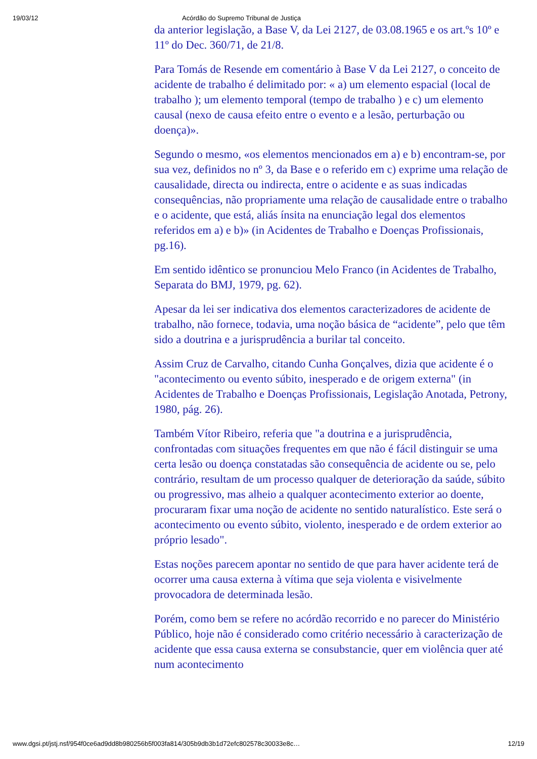19/03/12 Acórdão do Supremo Tribunal de Justiça
da anterior legislação, a Base V, da Lei 2127, de 03.08.1965 e os art.ºs 10º e 11º do Dec. 360/71, de 21/8.
Para Tomás de Resende em comentário à Base V da Lei 2127, o conceito de acidente de trabalho é delimitado por: « a) um elemento espacial (local de trabalho ); um elemento temporal (tempo de trabalho ) e c) um elemento causal (nexo de causa efeito entre o evento e a lesão, perturbação ou doença)».
Segundo o mesmo, «os elementos mencionados em a) e b) encontram-se, por sua vez, definidos no nº 3, da Base e o referido em c) exprime uma relação de causalidade, directa ou indirecta, entre o acidente e as suas indicadas consequências, não propriamente uma relação de causalidade entre o trabalho e o acidente, que está, aliás ínsita na enunciação legal dos elementos referidos em a) e b)» (in Acidentes de Trabalho e Doenças Profissionais, pg.16).
Em sentido idêntico se pronunciou Melo Franco (in Acidentes de Trabalho, Separata do BMJ, 1979, pg. 62).
Apesar da lei ser indicativa dos elementos caracterizadores de acidente de trabalho, não fornece, todavia, uma noção básica de “acidente”, pelo que têm sido a doutrina e a jurisprudência a burilar tal conceito.
Assim Cruz de Carvalho, citando Cunha Gonçalves, dizia que acidente é o "acontecimento ou evento súbito, inesperado e de origem externa" (in Acidentes de Trabalho e Doenças Profissionais, Legislação Anotada, Petrony, 1980, pág. 26).
Também Vítor Ribeiro, referia que "a doutrina e a jurisprudência, confrontadas com situações frequentes em que não é fácil distinguir se uma certa lesão ou doença constatadas são consequência de acidente ou se, pelo contrário, resultam de um processo qualquer de deterioração da saúde, súbito ou progressivo, mas alheio a qualquer acontecimento exterior ao doente, procuraram fixar uma noção de acidente no sentido naturalístico. Este será o acontecimento ou evento súbito, violento, inesperado e de ordem exterior ao próprio lesado".
Estas noções parecem apontar no sentido de que para haver acidente terá de ocorrer uma causa externa à vítima que seja violenta e visivelmente provocadora de determinada lesão.
Porém, como bem se refere no acórdão recorrido e no parecer do Ministério Público, hoje não é considerado como critério necessário à caracterização de acidente que essa causa externa se consubstancie, quer em violência quer até num acontecimento
www.dgsi.pt/jstj.nsf/954f0ce6ad9dd8b980256b5f003fa814/305b9db3b1d72efc802578c30033e8c… 12/19